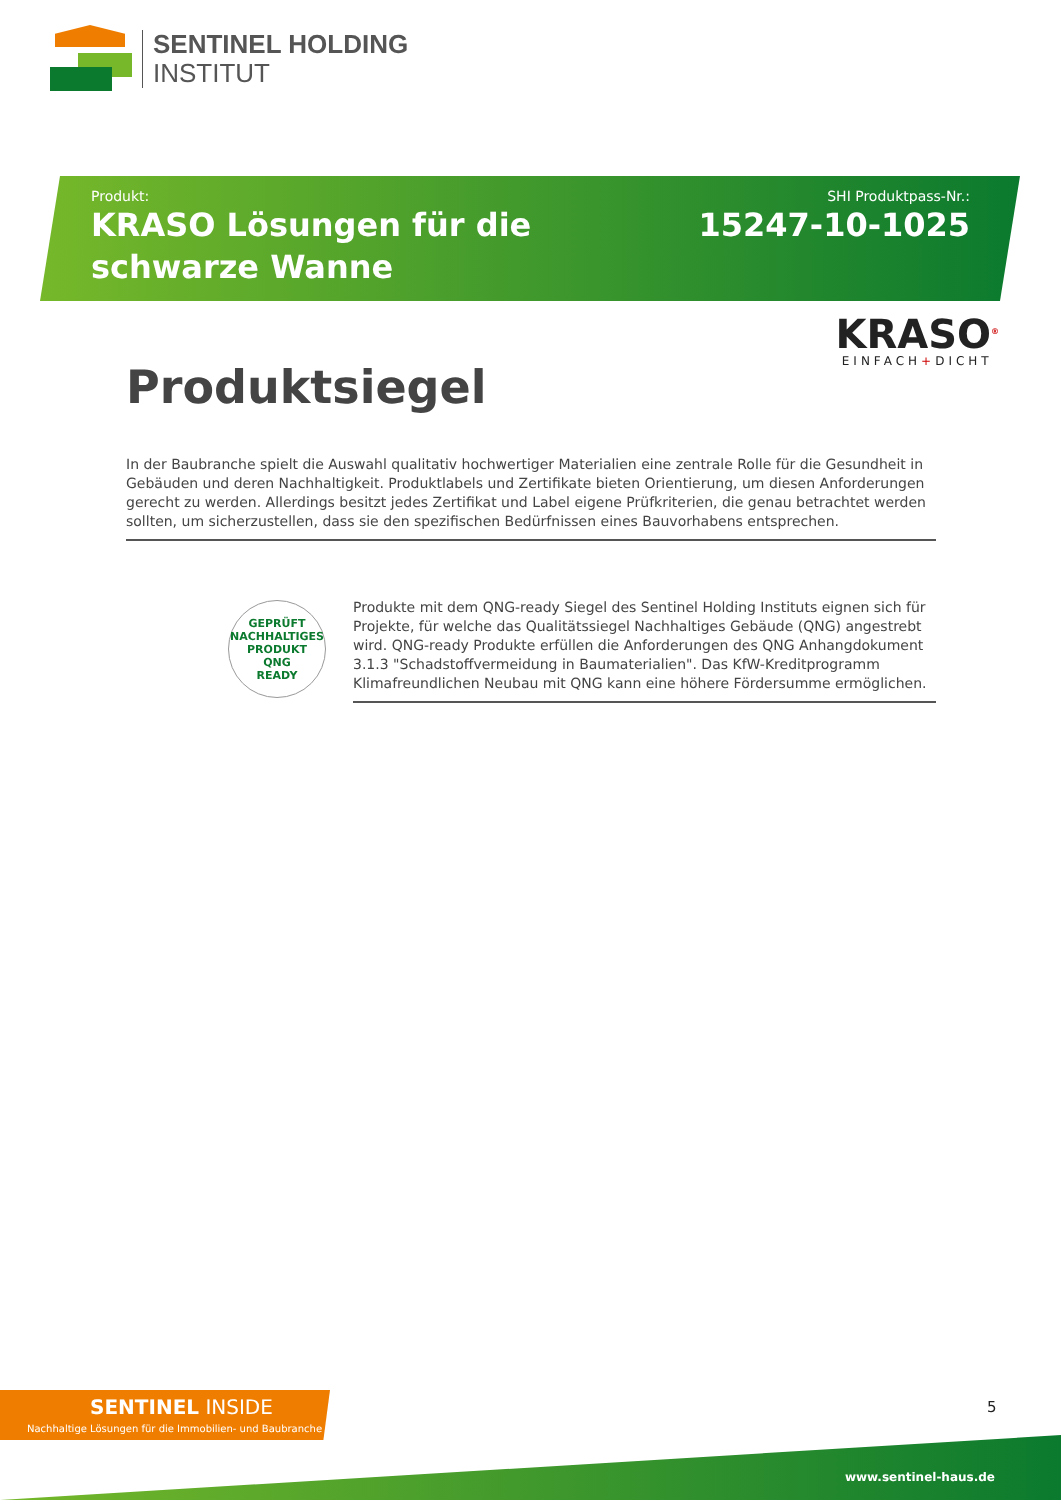SENTINEL HOLDING
INSTITUT
Produkt:
KRASO Lösungen für die schwarze Wanne
SHI Produktpass-Nr.:
15247-10-1025
KRASO<sup>®</sup>
EINFACH+DICHT
Produktsiegel
In der Baubranche spielt die Auswahl qualitativ hochwertiger Materialien eine zentrale Rolle für die Gesundheit in Gebäuden und deren Nachhaltigkeit. Produktlabels und Zertifikate bieten Orientierung, um diesen Anforderungen gerecht zu werden. Allerdings besitzt jedes Zertifikat und Label eigene Prüfkriterien, die genau betrachtet werden sollten, um sicherzustellen, dass sie den spezifischen Bedürfnissen eines Bauvorhabens entsprechen.
GEPRÜFT NACHHALTIGES PRODUKT
QNG
READY
Produkte mit dem QNG-ready Siegel des Sentinel Holding Instituts eignen sich für Projekte, für welche das Qualitätssiegel Nachhaltiges Gebäude (QNG) angestrebt wird. QNG-ready Produkte erfüllen die Anforderungen des QNG Anhangdokument 3.1.3 "Schadstoffvermeidung in Baumaterialien". Das KfW-Kreditprogramm Klimafreundlichen Neubau mit QNG kann eine höhere Fördersumme ermöglichen.
SENTINEL INSIDE
Nachhaltige Lösungen für die Immobilien- und Baubranche
5
www.sentinel-haus.de